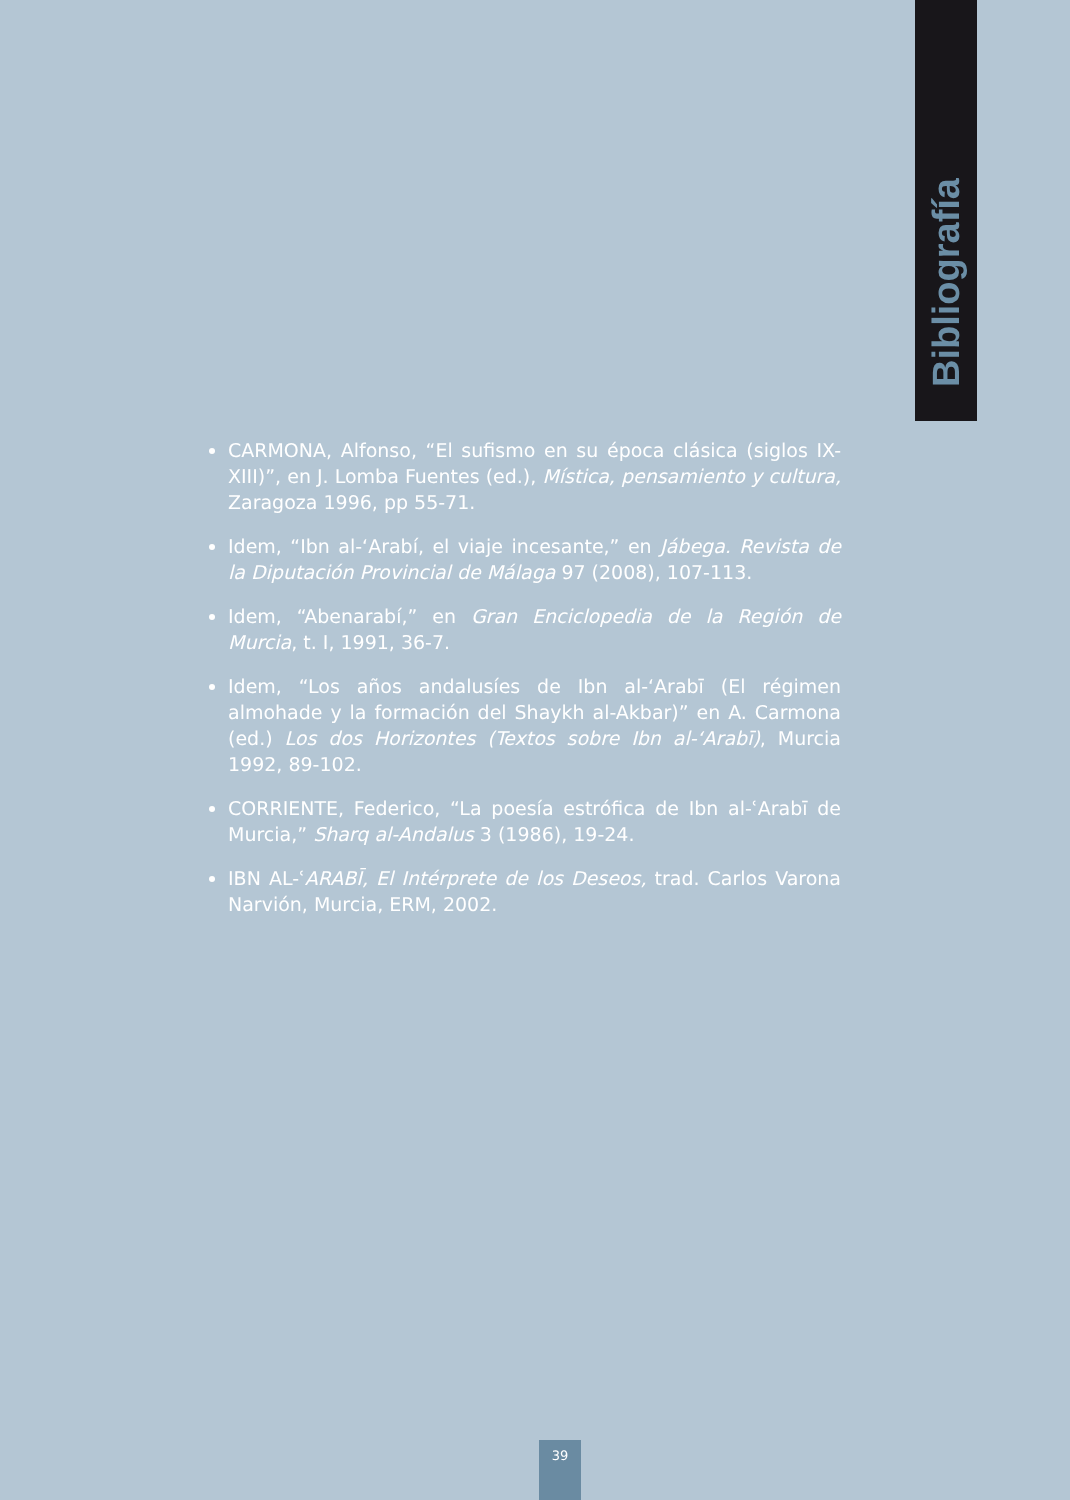Bibliografía
CARMONA, Alfonso, “El sufismo en su época clásica (siglos IX-XIII)”, en J. Lomba Fuentes (ed.), Mística, pensamiento y cultura, Zaragoza 1996, pp 55-71.
Idem, “Ibn al-‘Arabí, el viaje incesante,” en Jábega. Revista de la Diputación Provincial de Málaga 97 (2008), 107-113.
Idem, “Abenarabí,” en Gran Enciclopedia de la Región de Murcia, t. I, 1991, 36-7.
Idem, “Los años andalusíes de Ibn al-‘Arabī (El régimen almohade y la formación del Shaykh al-Akbar)” en A. Carmona (ed.) Los dos Horizontes (Textos sobre Ibn al-‘Arabī), Murcia 1992, 89-102.
CORRIENTE, Federico, “La poesía estrófica de Ibn al-ʿArabī de Murcia,” Sharq al-Andalus 3 (1986), 19-24.
IBN AL-ʿARABĪ, El Intérprete de los Deseos, trad. Carlos Varona Narvión, Murcia, ERM, 2002.
39